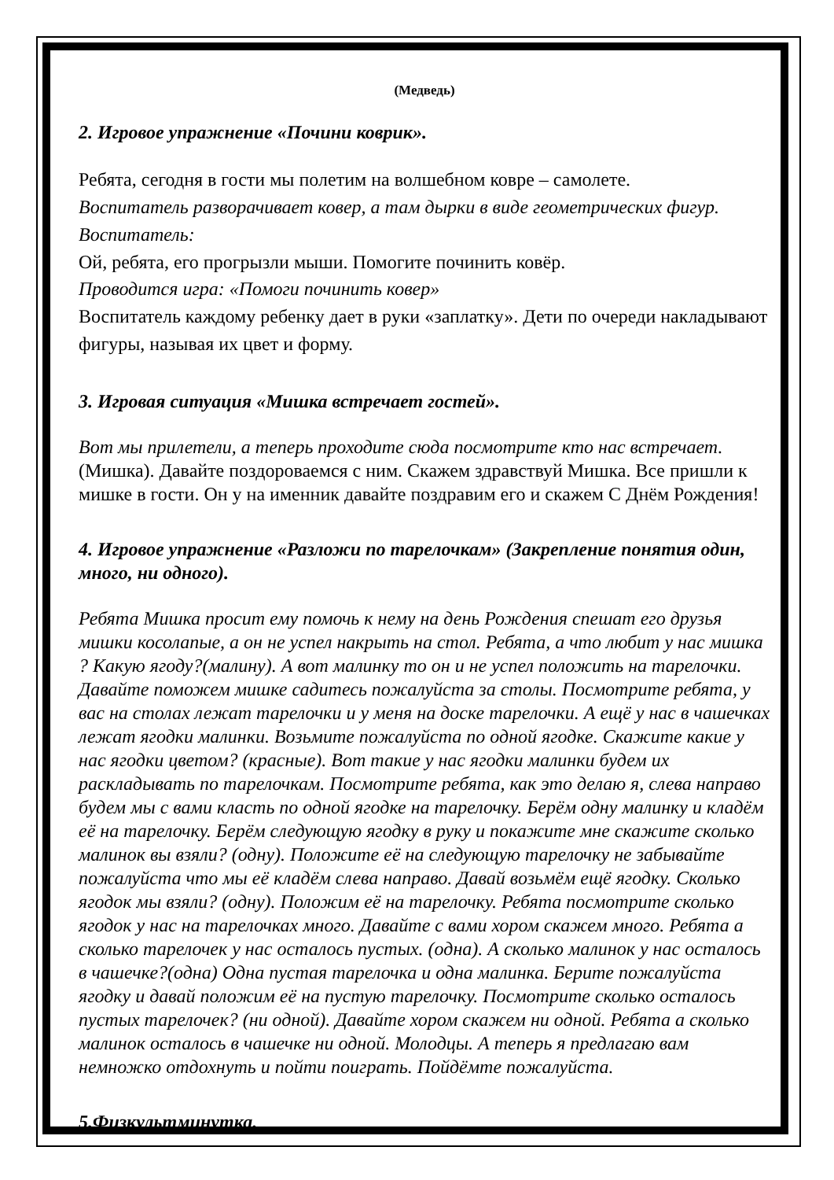(Медведь)
2. Игровое упражнение «Почини коврик».
Ребята, сегодня в гости мы полетим на волшебном ковре – самолете.
Воспитатель разворачивает ковер, а там дырки в виде геометрических фигур.
Воспитатель:
Ой, ребята, его прогрызли мыши. Помогите починить ковёр.
Проводится игра: «Помоги починить ковер»
Воспитатель каждому ребенку дает в руки «заплатку». Дети по очереди накладывают фигуры, называя их цвет и форму.
3. Игровая ситуация «Мишка встречает гостей».
Вот мы прилетели, а теперь проходите сюда посмотрите кто нас встречает. (Мишка). Давайте поздороваемся с ним. Скажем здравствуй Мишка. Все пришли к мишке в гости. Он у на именник давайте поздравим его и скажем С Днём Рождения!
4. Игровое упражнение «Разложи по тарелочкам» (Закрепление понятия один, много, ни одного).
Ребята Мишка просит ему помочь к нему на день Рождения спешат его друзья мишки косолапые, а он не успел накрыть на стол. Ребята, а что любит у нас мишка ? Какую ягоду?(малину). А вот малинку то он и не успел положить на тарелочки. Давайте поможем мишке садитесь пожалуйста за столы. Посмотрите ребята, у вас на столах лежат тарелочки и у меня на доске тарелочки. А ещё у нас в чашечках лежат ягодки малинки. Возьмите пожалуйста по одной ягодке. Скажите какие у нас ягодки цветом? (красные). Вот такие у нас ягодки малинки будем их раскладывать по тарелочкам. Посмотрите ребята, как это делаю я, слева направо будем мы с вами класть по одной ягодке на тарелочку. Берём одну малинку и кладём её на тарелочку. Берём следующую ягодку в руку и покажите мне скажите сколько малинок вы взяли? (одну). Положите её на следующую тарелочку не забывайте пожалуйста что мы её кладём слева направо. Давай возьмём ещё ягодку. Сколько ягодок мы взяли? (одну). Положим её на тарелочку. Ребята посмотрите сколько ягодок у нас на тарелочках много. Давайте с вами хором скажем много. Ребята а сколько тарелочек у нас осталось пустых. (одна). А сколько малинок у нас осталось в чашечке?(одна) Одна пустая тарелочка и одна малинка. Берите пожалуйста ягодку и давай положим её на пустую тарелочку. Посмотрите сколько осталось пустых тарелочек? (ни одной). Давайте хором скажем ни одной. Ребята а сколько малинок осталось в чашечке ни одной. Молодцы. А теперь я предлагаю вам немножко отдохнуть и пойти поиграть. Пойдёмте пожалуйста.
5.Физкультминутка.